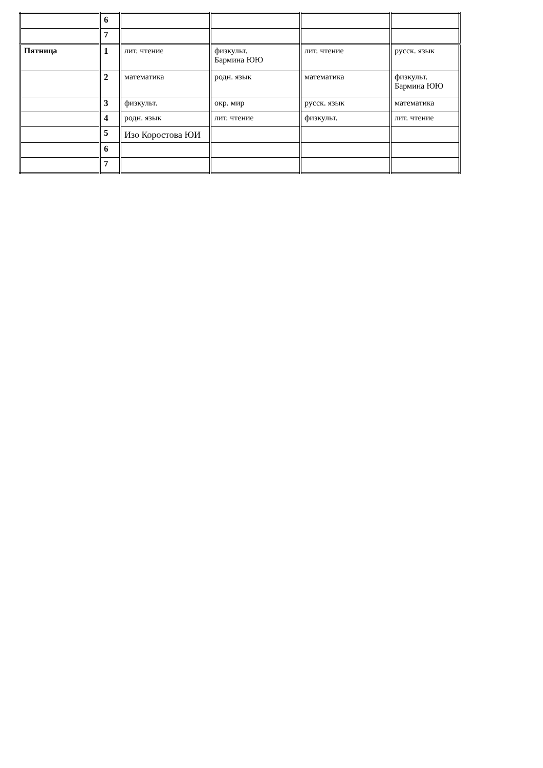| | 6 | | | | |
| | 7 | | | | |
| Пятница | 1 | лит. чтение | физкульт. Бармина ЮЮ | лит. чтение | русск. язык |
| | 2 | математика | родн. язык | математика | физкульт. Бармина ЮЮ |
| | 3 | физкульт. | окр. мир | русск. язык | математика |
| | 4 | родн. язык | лит. чтение | физкульт. | лит. чтение |
| | 5 | Изо Коростова ЮИ | | | |
| | 6 | | | | |
| | 7 | | | | |